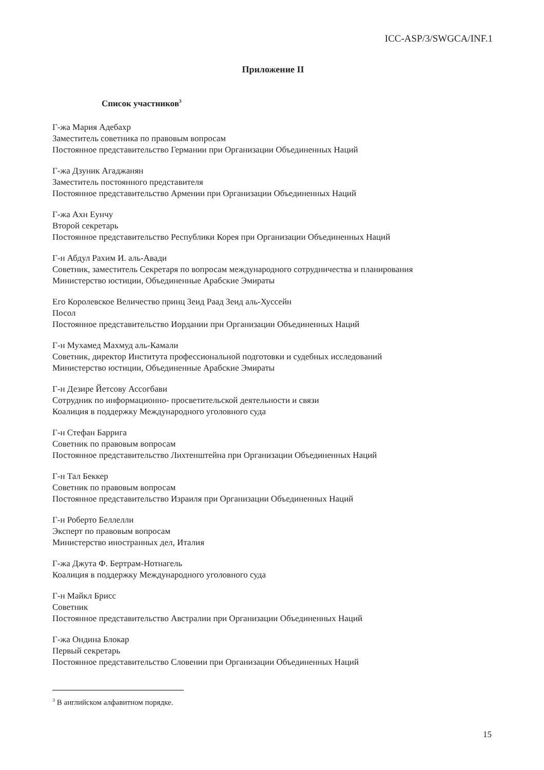ICC-ASP/3/SWGCA/INF.1
Приложение II
Список участников<sup>3</sup>
Г-жа Мария Адебахр
Заместитель советника по правовым вопросам
Постоянное представительство Германии при Организации Объединенных Наций
Г-жа Дзуник Агаджанян
Заместитель постоянного представителя
Постоянное представительство Армении при Организации Объединенных Наций
Г-жа Ахн Еунчу
Второй секретарь
Постоянное представительство Республики Корея при Организации Объединенных Наций
Г-н Абдул Рахим И. аль-Авади
Советник, заместитель Секретаря по вопросам международного сотрудничества и планирования
Министерство юстиции, Объединенные Арабские Эмираты
Его Королевское Величество принц Зеид Раад Зеид аль-Хуссейн
Посол
Постоянное представительство Иордании при Организации Объединенных Наций
Г-н Мухамед Махмуд аль-Камали
Советник, директор Института профессиональной подготовки и судебных исследований
Министерство юстиции, Объединенные Арабские Эмираты
Г-н Дезире Йетсову Ассогбави
Сотрудник по информационно- просветительской деятельности и связи
Коалиция в поддержку Международного уголовного суда
Г-н Стефан Баррига
Советник по правовым вопросам
Постоянное представительство Лихтенштейна при Организации Объединенных Наций
Г-н Тал Беккер
Советник по правовым вопросам
Постоянное представительство Израиля при Организации Объединенных Наций
Г-н Роберто Беллелли
Эксперт по правовым вопросам
Министерство иностранных дел, Италия
Г-жа Джута Ф. Бертрам-Нотнагель
Коалиция в поддержку Международного уголовного суда
Г-н Майкл Брисс
Советник
Постоянное представительство Австралии при Организации Объединенных Наций
Г-жа Ондина Блокар
Первый секретарь
Постоянное представительство Словении при Организации Объединенных Наций
<sup>3</sup> В английском алфавитном порядке.
15